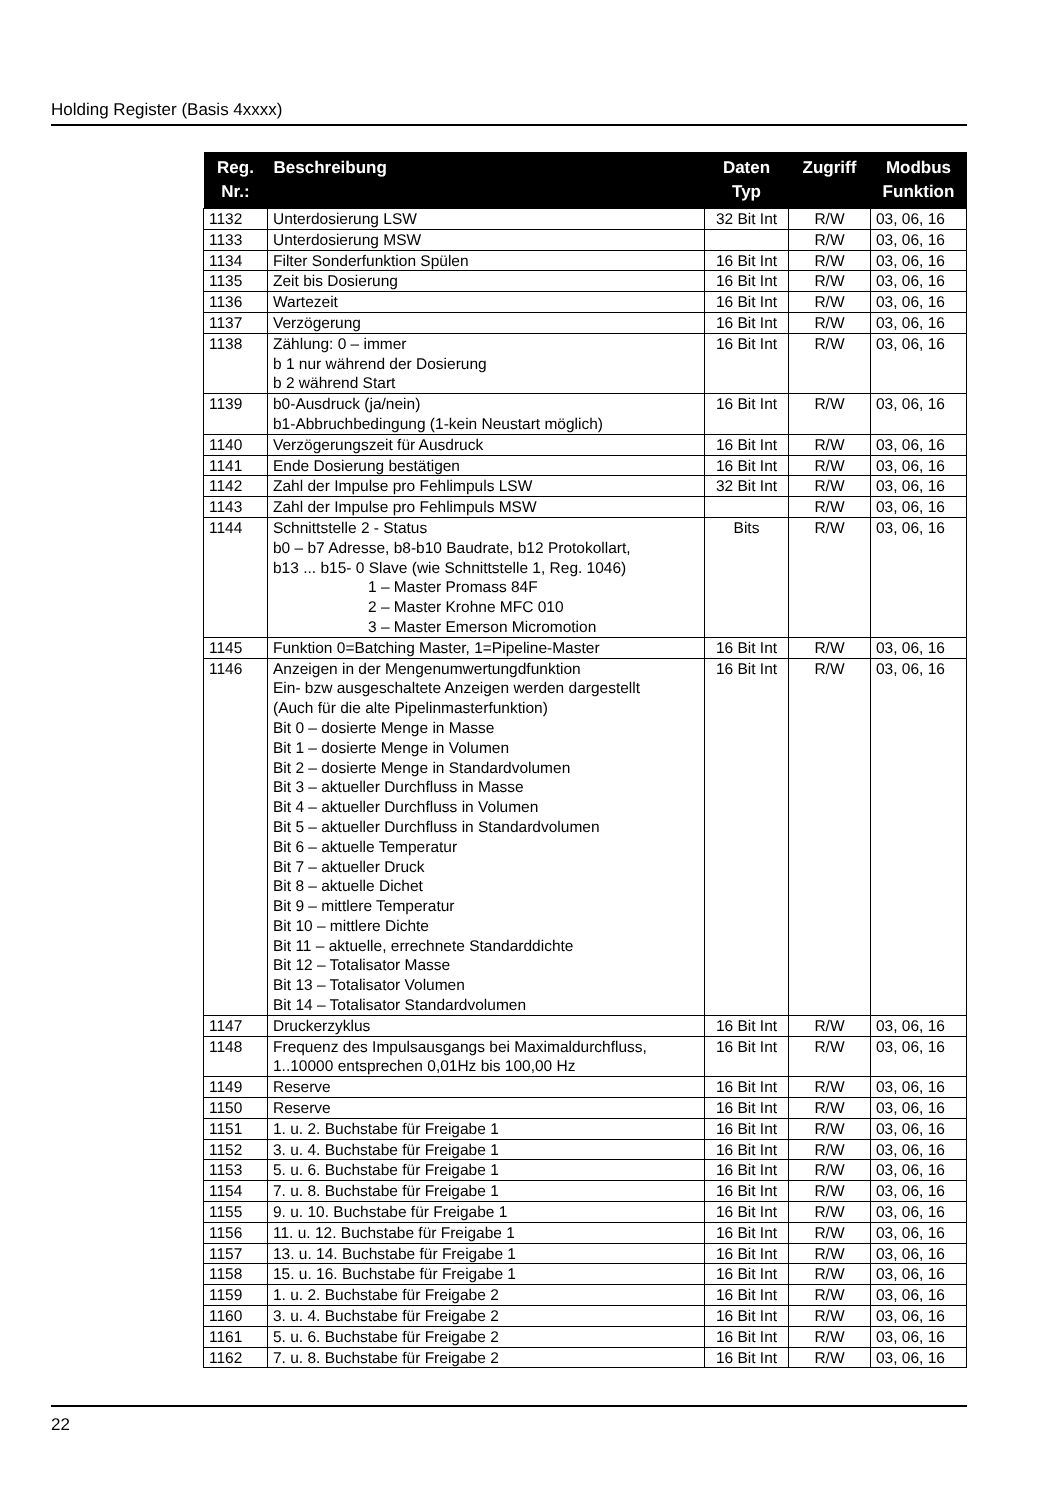Holding Register (Basis 4xxxx)
| Reg. Nr.: | Beschreibung | Daten Typ | Zugriff | Modbus Funktion |
| --- | --- | --- | --- | --- |
| 1132 | Unterdosierung LSW | 32 Bit Int | R/W | 03, 06, 16 |
| 1133 | Unterdosierung MSW | | R/W | 03, 06, 16 |
| 1134 | Filter Sonderfunktion Spülen | 16 Bit Int | R/W | 03, 06, 16 |
| 1135 | Zeit bis Dosierung | 16 Bit Int | R/W | 03, 06, 16 |
| 1136 | Wartezeit | 16 Bit Int | R/W | 03, 06, 16 |
| 1137 | Verzögerung | 16 Bit Int | R/W | 03, 06, 16 |
| 1138 | Zählung: 0 – immer b 1 nur während der Dosierung b 2 während Start | 16 Bit Int | R/W | 03, 06, 16 |
| 1139 | b0-Ausdruck (ja/nein) b1-Abbruchbedingung (1-kein Neustart möglich) | 16 Bit Int | R/W | 03, 06, 16 |
| 1140 | Verzögerungszeit für Ausdruck | 16 Bit Int | R/W | 03, 06, 16 |
| 1141 | Ende Dosierung bestätigen | 16 Bit Int | R/W | 03, 06, 16 |
| 1142 | Zahl der Impulse pro Fehlimpuls LSW | 32 Bit Int | R/W | 03, 06, 16 |
| 1143 | Zahl der Impulse pro Fehlimpuls MSW | | R/W | 03, 06, 16 |
| 1144 | Schnittstelle 2 - Status b0 – b7 Adresse, b8-b10 Baudrate, b12 Protokollart, b13 ... b15- 0 Slave (wie Schnittstelle 1, Reg. 1046) 1 – Master Promass 84F 2 – Master Krohne MFC 010 3 – Master Emerson Micromotion | Bits | R/W | 03, 06, 16 |
| 1145 | Funktion 0=Batching Master, 1=Pipeline-Master | 16 Bit Int | R/W | 03, 06, 16 |
| 1146 | Anzeigen in der Mengenumwertungdfunktion Ein- bzw ausgeschaltete Anzeigen werden dargestellt (Auch für die alte Pipelinmasterfunktion) Bit 0 – dosierte Menge in Masse Bit 1 – dosierte Menge in Volumen Bit 2 – dosierte Menge in Standardvolumen Bit 3 – aktueller Durchfluss in Masse Bit 4 – aktueller Durchfluss in Volumen Bit 5 – aktueller Durchfluss in Standardvolumen Bit 6 – aktuelle Temperatur Bit 7 – aktueller Druck Bit 8 – aktuelle Dichet Bit 9 – mittlere Temperatur Bit 10 – mittlere Dichte Bit 11 – aktuelle, errechnete Standarddichte Bit 12 – Totalisator Masse Bit 13 – Totalisator Volumen Bit 14 – Totalisator Standardvolumen | 16 Bit Int | R/W | 03, 06, 16 |
| 1147 | Druckerzyklus | 16 Bit Int | R/W | 03, 06, 16 |
| 1148 | Frequenz des Impulsausgangs bei Maximaldurchfluss, 1..10000 entsprechen 0,01Hz bis 100,00 Hz | 16 Bit Int | R/W | 03, 06, 16 |
| 1149 | Reserve | 16 Bit Int | R/W | 03, 06, 16 |
| 1150 | Reserve | 16 Bit Int | R/W | 03, 06, 16 |
| 1151 | 1. u. 2. Buchstabe für Freigabe 1 | 16 Bit Int | R/W | 03, 06, 16 |
| 1152 | 3. u. 4. Buchstabe für Freigabe 1 | 16 Bit Int | R/W | 03, 06, 16 |
| 1153 | 5. u. 6. Buchstabe für Freigabe 1 | 16 Bit Int | R/W | 03, 06, 16 |
| 1154 | 7. u. 8. Buchstabe für Freigabe 1 | 16 Bit Int | R/W | 03, 06, 16 |
| 1155 | 9. u. 10. Buchstabe für Freigabe 1 | 16 Bit Int | R/W | 03, 06, 16 |
| 1156 | 11. u. 12. Buchstabe für Freigabe 1 | 16 Bit Int | R/W | 03, 06, 16 |
| 1157 | 13. u. 14. Buchstabe für Freigabe 1 | 16 Bit Int | R/W | 03, 06, 16 |
| 1158 | 15. u. 16. Buchstabe für Freigabe 1 | 16 Bit Int | R/W | 03, 06, 16 |
| 1159 | 1. u. 2. Buchstabe für Freigabe 2 | 16 Bit Int | R/W | 03, 06, 16 |
| 1160 | 3. u. 4. Buchstabe für Freigabe 2 | 16 Bit Int | R/W | 03, 06, 16 |
| 1161 | 5. u. 6. Buchstabe für Freigabe 2 | 16 Bit Int | R/W | 03, 06, 16 |
| 1162 | 7. u. 8. Buchstabe für Freigabe 2 | 16 Bit Int | R/W | 03, 06, 16 |
22